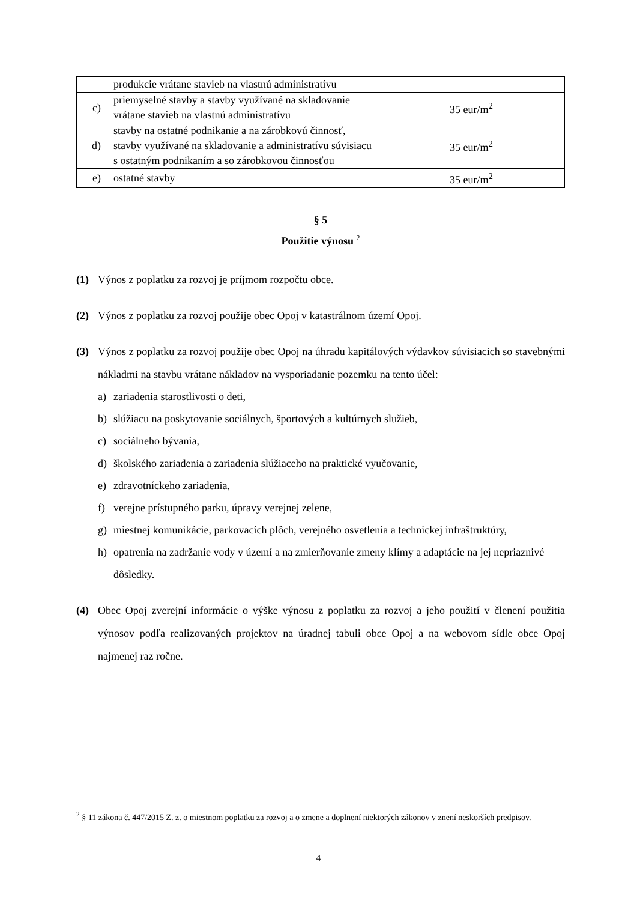| | produkcie vrátane stavieb na vlastnú administratívu | |
| c) | priemyselné stavby a stavby využívané na skladovanie vrátane stavieb na vlastnú administratívu | 35 eur/m<sup>2</sup> |
| d) | stavby na ostatné podnikanie a na zárobkovú činnosť, stavby využívané na skladovanie a administratívu súvisiacu s ostatným podnikaním a so zárobkovou činnosťou | 35 eur/m<sup>2</sup> |
| e) | ostatné stavby | 35 eur/m<sup>2</sup> |
§ 5
Použitie výnosu <sup>2</sup>
(1) Výnos z poplatku za rozvoj je príjmom rozpočtu obce.
(2) Výnos z poplatku za rozvoj použije obec Opoj v katastrálnom území Opoj.
(3) Výnos z poplatku za rozvoj použije obec Opoj na úhradu kapitálových výdavkov súvisiacich so stavebnými nákladmi na stavbu vrátane nákladov na vysporiadanie pozemku na tento účel:
a) zariadenia starostlivosti o deti,
b) slúžiacu na poskytovanie sociálnych, športových a kultúrnych služieb,
c) sociálneho bývania,
d) školského zariadenia a zariadenia slúžiaceho na praktické vyučovanie,
e) zdravotníckeho zariadenia,
f) verejne prístupného parku, úpravy verejnej zelene,
g) miestnej komunikácie, parkovacích plôch, verejného osvetlenia a technickej infraštruktúry,
h) opatrenia na zadržanie vody v území a na zmierňovanie zmeny klímy a adaptácie na jej nepriaznivé dôsledky.
(4) Obec Opoj zverejní informácie o výške výnosu z poplatku za rozvoj a jeho použití v členení použitia výnosov podľa realizovaných projektov na úradnej tabuli obce Opoj a na webovom sídle obce Opoj najmenej raz ročne.
<sup>2</sup> § 11 zákona č. 447/2015 Z. z. o miestnom poplatku za rozvoj a o zmene a doplnení niektorých zákonov v znení neskorších predpisov.
4